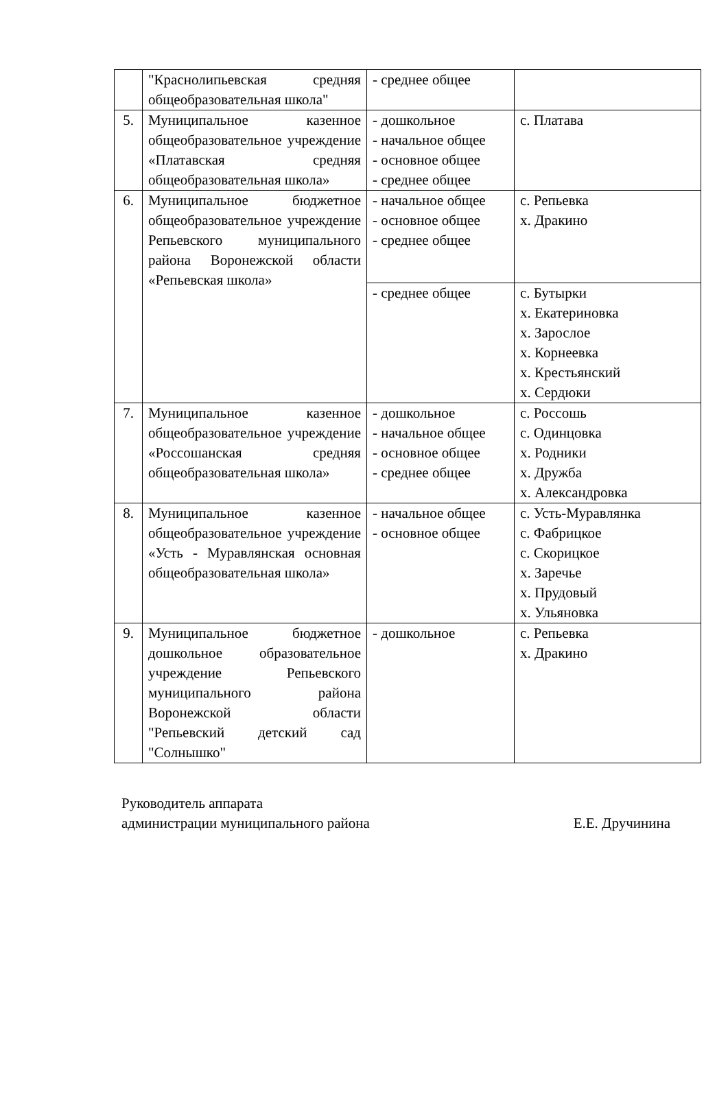| | "Краснолипьевская средняя общеобразовательная школа" | - среднее общее | |
| 5. | Муниципальное казенное общеобразовательное учреждение «Платавская средняя общеобразовательная школа» | - дошкольное - начальное общее - основное общее - среднее общее | с. Платава |
| 6. | Муниципальное бюджетное общеобразовательное учреждение Репьевского муниципального района Воронежской области «Репьевская школа» | - начальное общее - основное общее - среднее общее | с. Репьевка х. Дракино |
| | | - среднее общее | с. Бутырки х. Екатериновка х. Зарослое х. Корнеевка х. Крестьянский х. Сердюки |
| 7. | Муниципальное казенное общеобразовательное учреждение «Россошанская средняя общеобразовательная школа» | - дошкольное - начальное общее - основное общее - среднее общее | с. Россошь с. Одинцовка х. Родники х. Дружба х. Александровка |
| 8. | Муниципальное казенное общеобразовательное учреждение «Усть - Муравлянская основная общеобразовательная школа» | - начальное общее - основное общее | с. Усть-Муравлянка с. Фабрицкое с. Скорицкое х. Заречье х. Прудовый х. Ульяновка |
| 9. | Муниципальное бюджетное дошкольное образовательное учреждение Репьевского муниципального района Воронежской области "Репьевский детский сад "Солнышко" | - дошкольное | с. Репьевка х. Дракино |
Руководитель аппарата
администрации муниципального района Е.Е. Дручинина